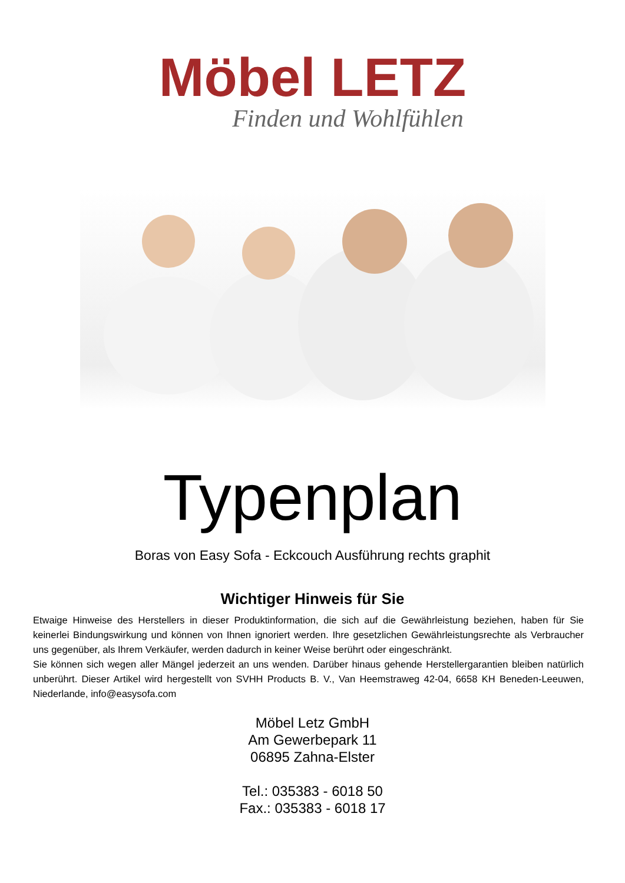Möbel LETZ
Finden und Wohlfühlen
Typenplan
Boras von Easy Sofa - Eckcouch Ausführung rechts graphit
Wichtiger Hinweis für Sie
Etwaige Hinweise des Herstellers in dieser Produktinformation, die sich auf die Gewährleistung beziehen, haben für Sie keinerlei Bindungswirkung und können von Ihnen ignoriert werden. Ihre gesetzlichen Gewährleistungsrechte als Verbraucher uns gegenüber, als Ihrem Verkäufer, werden dadurch in keiner Weise berührt oder eingeschränkt.
Sie können sich wegen aller Mängel jederzeit an uns wenden. Darüber hinaus gehende Herstellergarantien bleiben natürlich unberührt. Dieser Artikel wird hergestellt von SVHH Products B. V., Van Heemstraweg 42-04, 6658 KH Beneden-Leeuwen, Niederlande, info@easysofa.com
Möbel Letz GmbH
Am Gewerbepark 11
06895 Zahna-Elster
Tel.: 035383 - 6018 50
Fax.: 035383 - 6018 17